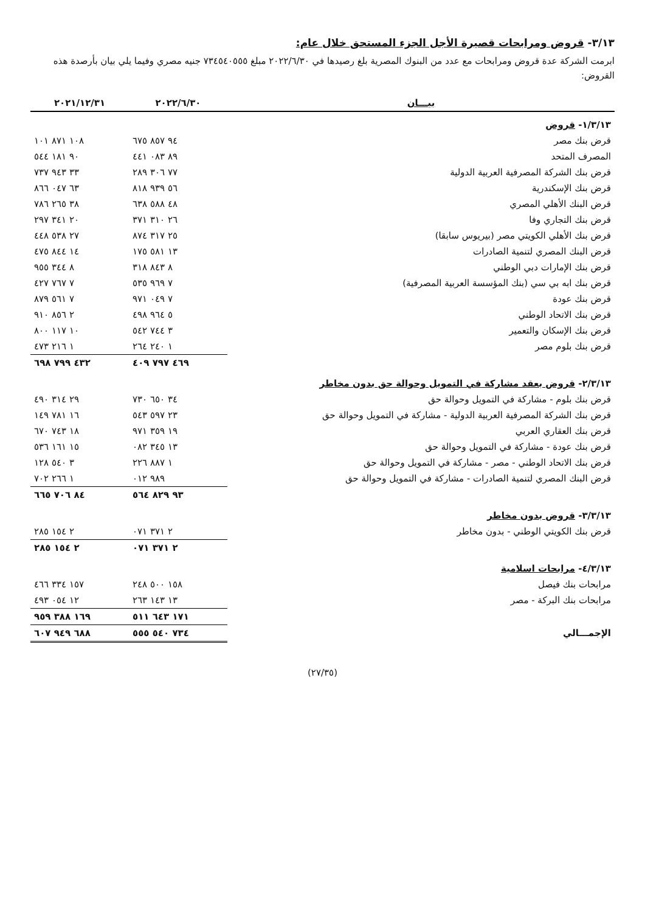٣/١٣- قروض ومرابحات قصيرة الأجل الجزء المستحق خلال عام:
ابرمت الشركة عدة قروض ومرابحات مع عدد من البنوك المصرية بلغ رصيدها في ٢٠٢٢/٦/٣٠ مبلغ ٧٣٤٥٤٠٥٥٥ جنيه مصري وفيما يلي بيان بأرصدة هذه القروض:
| بيـــان | ٢٠٢٢/٦/٣٠ | ٢٠٢١/١٢/٣١ |
| --- | --- | --- |
| ١/٣/١٣- قروض | | |
| قرض بنك مصر | ٩٤ ٨٥٧ ٦٧٥ | ١٠٨ ٨٧١ ١٠١ |
| المصرف المتحد | ٨٩ ٠٨٣ ٤٤١ | ٩٠ ١٨١ ٥٤٤ |
| قرض بنك الشركة المصرفية العربية الدولية | ٧٧ ٣٠٦ ٢٨٩ | ٣٣ ٩٤٣ ٧٣٧ |
| قرض بنك الإسكندرية | ٥٦ ٩٣٩ ٨١٨ | ٦٣ ٠٤٧ ٨٦٦ |
| قرض البنك الأهلي المصري | ٤٨ ٥٨٨ ٦٣٨ | ٣٨ ٢٦٥ ٧٨٦ |
| قرض بنك التجاري وفا | ٢٦ ٣١٠ ٣٧١ | ٢٠ ٣٤١ ٢٩٧ |
| قرض بنك الأهلي الكويتي مصر (بيريوس سابقا) | ٢٥ ٣١٧ ٨٧٤ | ٢٧ ٥٣٨ ٤٤٨ |
| قرض البنك المصري لتنمية الصادرات | ١٣ ٥٨١ ١٧٥ | ١٤ ٨٤٤ ٤٧٥ |
| قرض بنك الإمارات دبي الوطني | ٨ ٨٤٣ ٣١٨ | ٨ ٣٤٤ ٩٥٥ |
| قرض بنك ابه بي سي (بنك المؤسسة العربية المصرفية) | ٧ ٩٦٩ ٥٣٥ | ٧ ٧٦٧ ٤٢٧ |
| قرض بنك عودة | ٧ ٠٤٩ ٩٧١ | ٧ ٥٦١ ٨٧٩ |
| قرض بنك الاتحاد الوطني | ٥ ٩٦٤ ٤٩٨ | ٢ ٨٥٦ ٩١٠ |
| قرض بنك الإسكان والتعمير | ٣ ٧٤٤ ٥٤٢ | ١٠ ١١٧ ٨٠٠ |
| قرض بنك بلوم مصر | ١ ٢٤٠ ٢٦٤ | ١ ٢١٦ ٤٧٣ |
| | ٤٦٩ ٧٩٧ ٤٠٩ | ٤٣٢ ٧٩٩ ٦٩٨ |
| ٢/٣/١٣- قروض بعقد مشاركة في التمويل وحوالة حق بدون مخاطر | | |
| قرض بنك بلوم - مشاركة في التمويل وحوالة حق | ٣٤ ٦٥٠ ٧٣٠ | ٢٩ ٣١٤ ٤٩٠ |
| قرض بنك الشركة المصرفية العربية الدولية - مشاركة في التمويل وحوالة حق | ٢٣ ٥٩٧ ٥٤٣ | ١٦ ٧٨١ ١٤٩ |
| قرض بنك العقاري العربي | ١٩ ٣٥٩ ٩٧١ | ١٨ ٧٤٣ ٦٧٠ |
| قرض بنك عودة - مشاركة في التمويل وحوالة حق | ١٣ ٣٤٥ ٠٨٢ | ١٥ ١٦١ ٥٣٦ |
| قرض بنك الاتحاد الوطني - مصر - مشاركة في التمويل وحوالة حق | ١ ٨٨٧ ٢٢٦ | ٣ ٥٤٠ ١٢٨ |
| قرض البنك المصري لتنمية الصادرات - مشاركة في التمويل وحوالة حق | ٩٨٩ ٠١٢ | ١ ٢٦٦ ٧٠٢ |
| | ٩٣ ٨٢٩ ٥٦٤ | ٨٤ ٧٠٦ ٦٦٥ |
| ٣/٣/١٣- قروض بدون مخاطر | | |
| قرض بنك الكويتي الوطني - بدون مخاطر | ٢ ٣٧١ ٠٧١ | ٢ ١٥٤ ٢٨٥ |
| | ٢ ٣٧١ ٠٧١ | ٢ ١٥٤ ٢٨٥ |
| ٤/٣/١٣- مرابحات اسلامية | | |
| مرابحات بنك فيصل | ١٥٨ ٥٠٠ ٢٤٨ | ١٥٧ ٣٣٤ ٤٦٦ |
| مرابحات بنك البركة - مصر | ١٣ ١٤٣ ٢٦٣ | ١٢ ٠٥٤ ٤٩٣ |
| | ١٧١ ٦٤٣ ٥١١ | ١٦٩ ٣٨٨ ٩٥٩ |
| الإجمـــالي | ٧٣٤ ٥٤٠ ٥٥٥ | ٦٨٨ ٩٤٩ ٦٠٧ |
(٢٧/٣٥)